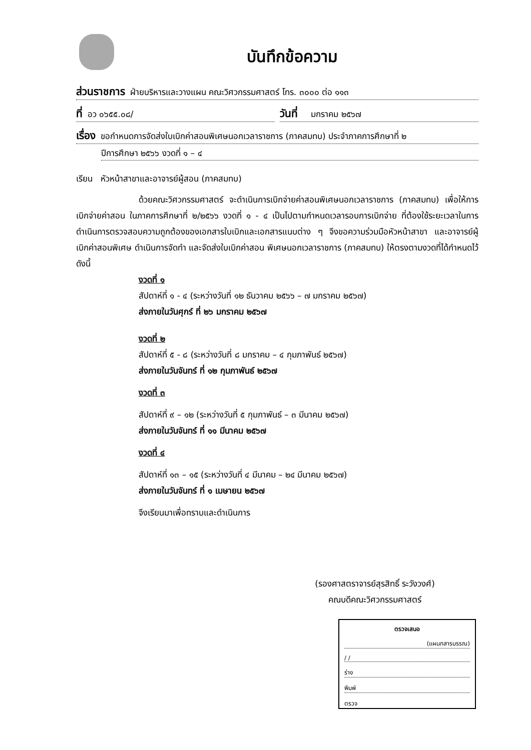บันทึกข้อความ
ส่วนราชการ ฝ่ายบริหารและวางแผน คณะวิศวกรรมศาสตร์ โทร. ๓๐๐๐ ต่อ ๑๑๓
ที่ อว ๐๖๕๕.๐๘/
วันที่ มกราคม ๒๕๖๗
เรื่อง ขอกำหนดการจัดส่งใบเบิกค่าสอนพิเศษนอกเวลาราชการ (ภาคสมทบ) ประจำภาคการศึกษาที่ ๒
ปีการศึกษา ๒๕๖๖ งวดที่ ๑ – ๔
เรียน หัวหน้าสาขาและอาจารย์ผู้สอน (ภาคสมทบ)
ด้วยคณะวิศวกรรมศาสตร์ จะดำเนินการเบิกจ่ายค่าสอนพิเศษนอกเวลาราชการ (ภาคสมทบ) เพื่อให้การเบิกจ่ายค่าสอน ในภาคการศึกษาที่ ๒/๒๕๖๖ งวดที่ ๑ - ๔ เป็นไปตามกำหนดเวลารอบการเบิกจ่าย ที่ต้องใช้ระยะเวลาในการดำเนินการตรวจสอบความถูกต้องของเอกสารใบเบิกและเอกสารแนบต่าง ๆ จึงขอความร่วมมือหัวหน้าสาขา และอาจารย์ผู้เบิกค่าสอนพิเศษ ดำเนินการจัดทำ และจัดส่งใบเบิกค่าสอน พิเศษนอกเวลาราชการ (ภาคสมทบ) ให้ตรงตามงวดที่ได้กำหนดไว้ ดังนี้
งวดที่ ๑
สัปดาห์ที่ ๑ - ๔ (ระหว่างวันที่ ๑๒ ธันวาคม ๒๕๖๖ – ๗ มกราคม ๒๕๖๗)
ส่งภายในวันศุกร์ ที่ ๒๖ มกราคม ๒๕๖๗
งวดที่ ๒
สัปดาห์ที่ ๕ - ๘ (ระหว่างวันที่ ๘ มกราคม – ๔ กุมภาพันธ์ ๒๕๖๗)
ส่งภายในวันจันทร์ ที่ ๑๒ กุมภาพันธ์ ๒๕๖๗
งวดที่ ๓
สัปดาห์ที่ ๙ – ๑๒ (ระหว่างวันที่ ๕ กุมภาพันธ์ – ๓ มีนาคม ๒๕๖๗)
ส่งภายในวันจันทร์ ที่ ๑๑ มีนาคม ๒๕๖๗
งวดที่ ๔
สัปดาห์ที่ ๑๓ – ๑๕ (ระหว่างวันที่ ๔ มีนาคม – ๒๔ มีนาคม ๒๕๖๗)
ส่งภายในวันจันทร์ ที่ ๑ เมษายน ๒๕๖๗
จึงเรียนมาเพื่อทราบและดำเนินการ
(รองศาสตราจารย์สุรสิทธิ์ ระวังวงศ์)
คณบดีคณะวิศวกรรมศาสตร์
ตรวจเสนอ
(แผนกสารบรรณ)
/ /
ร่าง
พิมพ์
ตรวจ